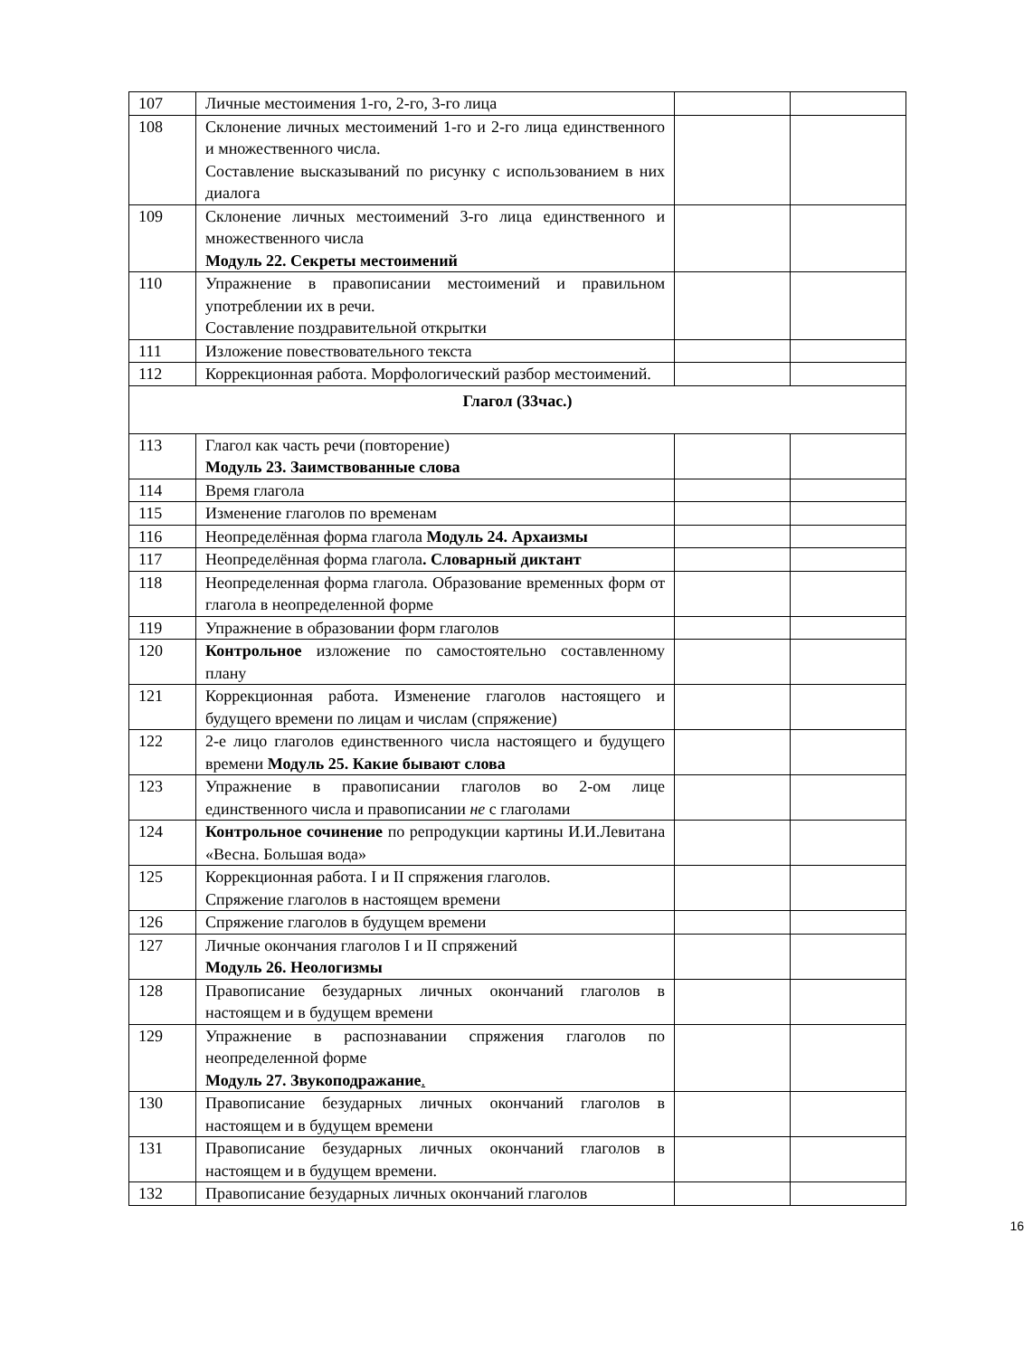| 107 | Личные местоимения 1-го, 2-го, 3-го лица | | |
| 108 | Склонение личных местоимений 1-го и 2-го лица единственного и множественного числа. Составление высказываний по рисунку с использованием в них диалога | | |
| 109 | Склонение личных местоимений 3-го лица единственного и множественного числа Модуль 22. Секреты местоимений | | |
| 110 | Упражнение в правописании местоимений и правильном употреблении их в речи. Составление поздравительной открытки | | |
| 111 | Изложение повествовательного текста | | |
| 112 | Коррекционная работа. Морфологический разбор местоимений. | | |
| Глагол (33час.) | | | |
| 113 | Глагол как часть речи (повторение) Модуль 23. Заимствованные слова | | |
| 114 | Время глагола | | |
| 115 | Изменение глаголов по временам | | |
| 116 | Неопределённая форма глагола Модуль 24. Архаизмы | | |
| 117 | Неопределённая форма глагола . Словарный диктант | | |
| 118 | Неопределенная форма глагола. Образование временных форм от глагола в неопределенной форме | | |
| 119 | Упражнение в образовании форм глаголов | | |
| 120 | Контрольное изложение по самостоятельно составленному плану | | |
| 121 | Коррекционная работа. Изменение глаголов настоящего и будущего времени по лицам и числам (спряжение) | | |
| 122 | 2-е лицо глаголов единственного числа настоящего и будущего времени Модуль 25. Какие бывают слова | | |
| 123 | Упражнение в правописании глаголов во 2-ом лице единственного числа и правописании не с глаголами | | |
| 124 | Контрольное сочинение по репродукции картины И.И.Левитана «Весна. Большая вода» | | |
| 125 | Коррекционная работа. I и II спряжения глаголов. Спряжение глаголов в настоящем времени | | |
| 126 | Спряжение глаголов в будущем времени | | |
| 127 | Личные окончания глаголов I и II спряжений Модуль 26. Неологизмы | | |
| 128 | Правописание безударных личных окончаний глаголов в настоящем и в будущем времени | | |
| 129 | Упражнение в распознавании спряжения глаголов по неопределенной форме Модуль 27. Звукоподражание . | | |
| 130 | Правописание безударных личных окончаний глаголов в настоящем и в будущем времени | | |
| 131 | Правописание безударных личных окончаний глаголов в настоящем и в будущем времени. | | |
| 132 | Правописание безударных личных окончаний глаголов | | |
16